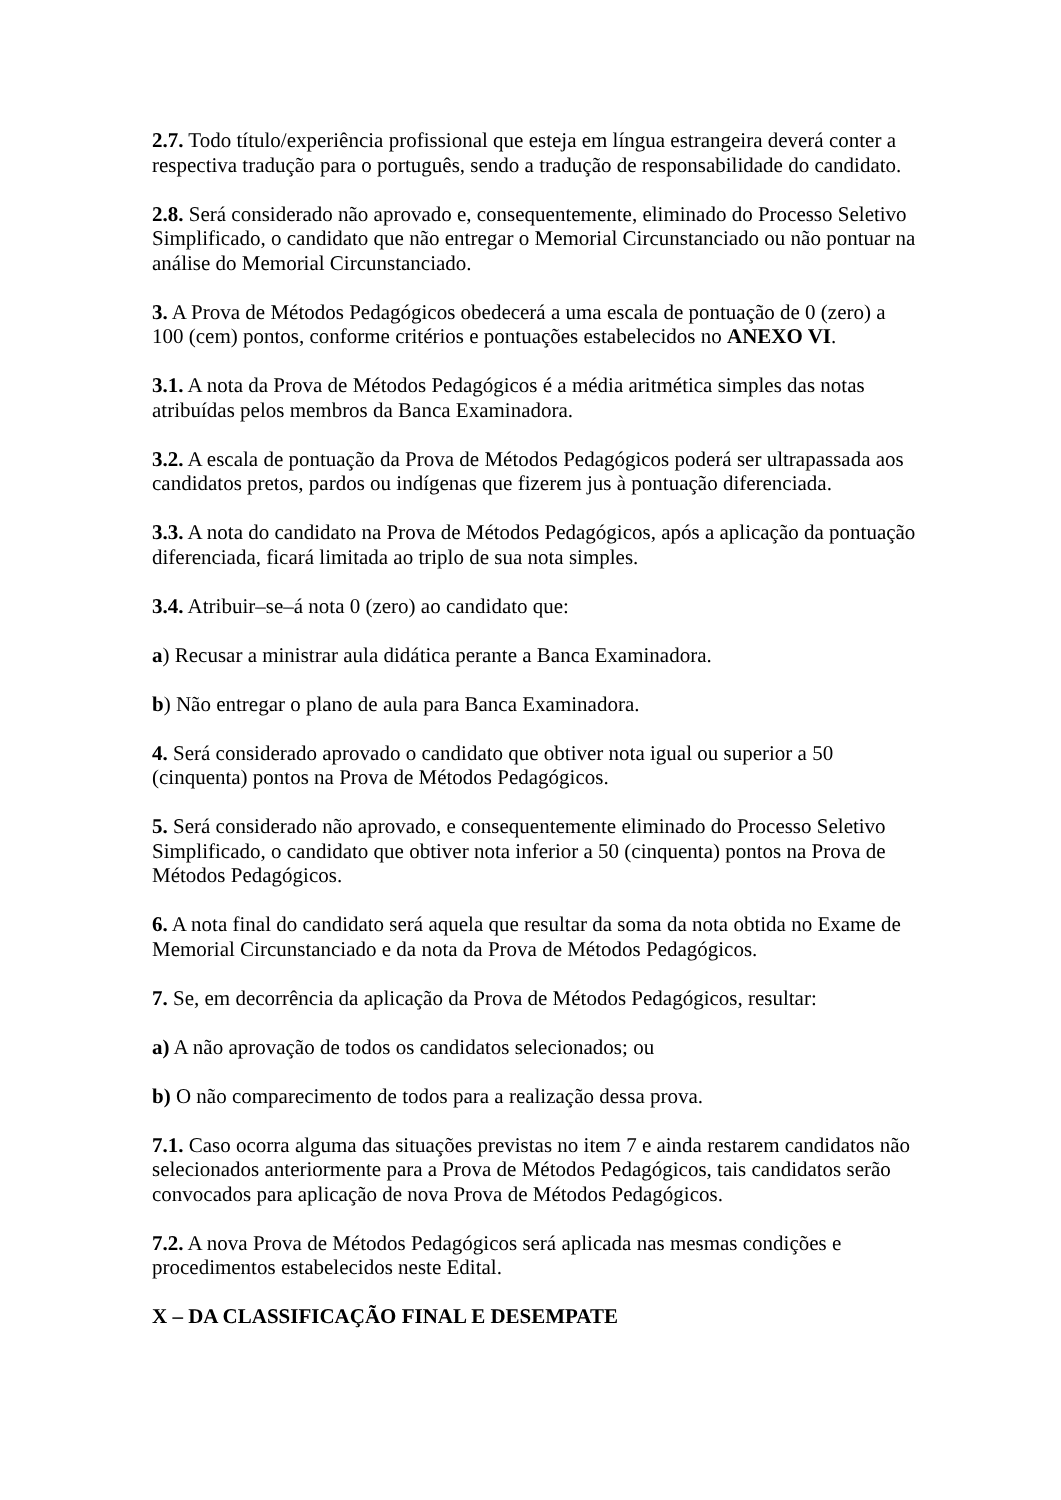2.7. Todo título/experiência profissional que esteja em língua estrangeira deverá conter a respectiva tradução para o português, sendo a tradução de responsabilidade do candidato.
2.8. Será considerado não aprovado e, consequentemente, eliminado do Processo Seletivo Simplificado, o candidato que não entregar o Memorial Circunstanciado ou não pontuar na análise do Memorial Circunstanciado.
3. A Prova de Métodos Pedagógicos obedecerá a uma escala de pontuação de 0 (zero) a 100 (cem) pontos, conforme critérios e pontuações estabelecidos no ANEXO VI.
3.1. A nota da Prova de Métodos Pedagógicos é a média aritmética simples das notas atribuídas pelos membros da Banca Examinadora.
3.2. A escala de pontuação da Prova de Métodos Pedagógicos poderá ser ultrapassada aos candidatos pretos, pardos ou indígenas que fizerem jus à pontuação diferenciada.
3.3. A nota do candidato na Prova de Métodos Pedagógicos, após a aplicação da pontuação diferenciada, ficará limitada ao triplo de sua nota simples.
3.4. Atribuir–se–á nota 0 (zero) ao candidato que:
a) Recusar a ministrar aula didática perante a Banca Examinadora.
b) Não entregar o plano de aula para Banca Examinadora.
4. Será considerado aprovado o candidato que obtiver nota igual ou superior a 50 (cinquenta) pontos na Prova de Métodos Pedagógicos.
5. Será considerado não aprovado, e consequentemente eliminado do Processo Seletivo Simplificado, o candidato que obtiver nota inferior a 50 (cinquenta) pontos na Prova de Métodos Pedagógicos.
6. A nota final do candidato será aquela que resultar da soma da nota obtida no Exame de Memorial Circunstanciado e da nota da Prova de Métodos Pedagógicos.
7. Se, em decorrência da aplicação da Prova de Métodos Pedagógicos, resultar:
a) A não aprovação de todos os candidatos selecionados; ou
b) O não comparecimento de todos para a realização dessa prova.
7.1. Caso ocorra alguma das situações previstas no item 7 e ainda restarem candidatos não selecionados anteriormente para a Prova de Métodos Pedagógicos, tais candidatos serão convocados para aplicação de nova Prova de Métodos Pedagógicos.
7.2. A nova Prova de Métodos Pedagógicos será aplicada nas mesmas condições e procedimentos estabelecidos neste Edital.
X – DA CLASSIFICAÇÃO FINAL E DESEMPATE